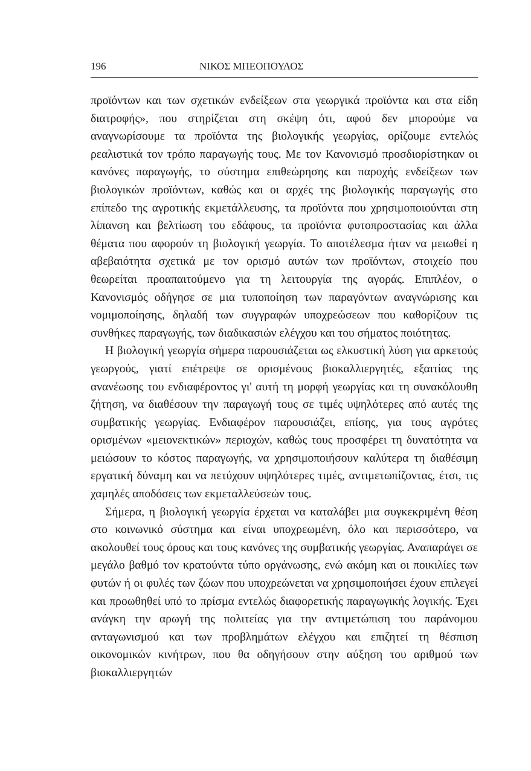196 ΝΙΚΟΣ ΜΠΕΟΠΟΥΛΟΣ
προϊόντων και των σχετικών ενδείξεων στα γεωργικά προϊόντα και στα είδη διατροφής», που στηρίζεται στη σκέψη ότι, αφού δεν μπορούμε να αναγνωρίσουμε τα προϊόντα της βιολογικής γεωργίας, ορίζουμε εντελώς ρεαλιστικά τον τρόπο παραγωγής τους. Με τον Κανονισμό προσδιορίστηκαν οι κανόνες παραγωγής, το σύστημα επιθεώρησης και παροχής ενδείξεων των βιολογικών προϊόντων, καθώς και οι αρχές της βιολογικής παραγωγής στο επίπεδο της αγροτικής εκμετάλλευσης, τα προϊόντα που χρησιμοποιούνται στη λίπανση και βελτίωση του εδάφους, τα προϊόντα φυτοπροστασίας και άλλα θέματα που αφορούν τη βιολογική γεωργία. Το αποτέλεσμα ήταν να μειωθεί η αβεβαιότητα σχετικά με τον ορισμό αυτών των προϊόντων, στοιχείο που θεωρείται προαπαιτούμενο για τη λειτουργία της αγοράς. Επιπλέον, ο Κανονισμός οδήγησε σε μια τυποποίηση των παραγόντων αναγνώρισης και νομιμοποίησης, δηλαδή των συγγραφών υποχρεώσεων που καθορίζουν τις συνθήκες παραγωγής, των διαδικασιών ελέγχου και του σήματος ποιότητας.
Η βιολογική γεωργία σήμερα παρουσιάζεται ως ελκυστική λύση για αρκετούς γεωργούς, γιατί επέτρεψε σε ορισμένους βιοκαλλιεργητές, εξαιτίας της ανανέωσης του ενδιαφέροντος γι' αυτή τη μορφή γεωργίας και τη συνακόλουθη ζήτηση, να διαθέσουν την παραγωγή τους σε τιμές υψηλότερες από αυτές της συμβατικής γεωργίας. Ενδιαφέρον παρουσιάζει, επίσης, για τους αγρότες ορισμένων «μειονεκτικών» περιοχών, καθώς τους προσφέρει τη δυνατότητα να μειώσουν το κόστος παραγωγής, να χρησιμοποιήσουν καλύτερα τη διαθέσιμη εργατική δύναμη και να πετύχουν υψηλότερες τιμές, αντιμετωπίζοντας, έτσι, τις χαμηλές αποδόσεις των εκμεταλλεύσεών τους.
Σήμερα, η βιολογική γεωργία έρχεται να καταλάβει μια συγκεκριμένη θέση στο κοινωνικό σύστημα και είναι υποχρεωμένη, όλο και περισσότερο, να ακολουθεί τους όρους και τους κανόνες της συμβατικής γεωργίας. Αναπαράγει σε μεγάλο βαθμό τον κρατούντα τύπο οργάνωσης, ενώ ακόμη και οι ποικιλίες των φυτών ή οι φυλές των ζώων που υποχρεώνεται να χρησιμοποιήσει έχουν επιλεγεί και προωθηθεί υπό το πρίσμα εντελώς διαφορετικής παραγωγικής λογικής. Έχει ανάγκη την αρωγή της πολιτείας για την αντιμετώπιση του παράνομου ανταγωνισμού και των προβλημάτων ελέγχου και επιζητεί τη θέσπιση οικονομικών κινήτρων, που θα οδηγήσουν στην αύξηση του αριθμού των βιοκαλλιεργητών